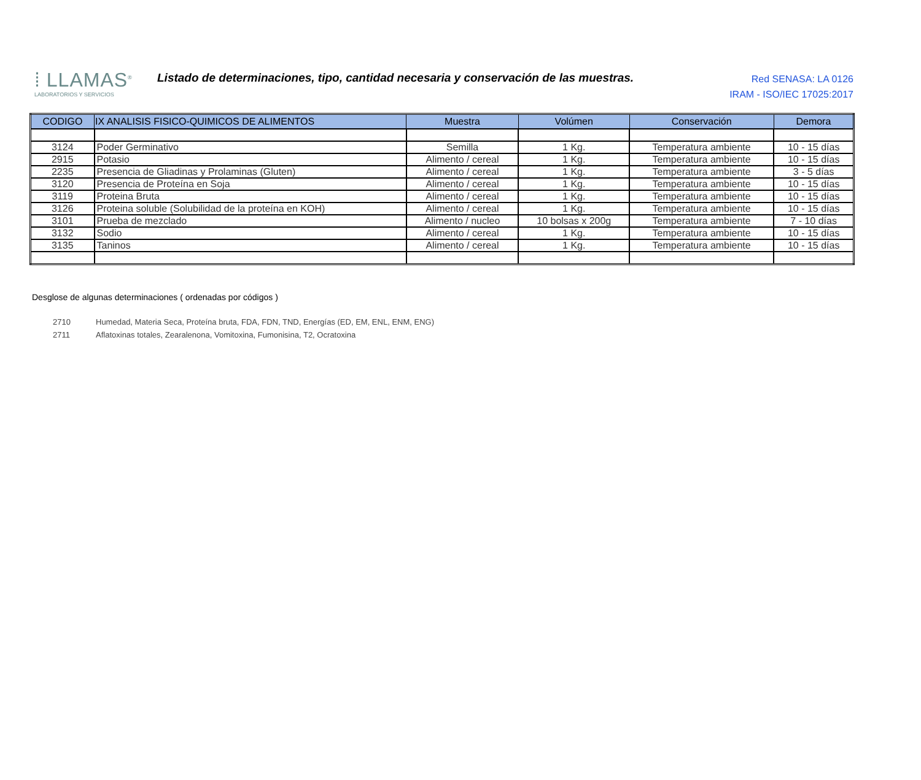⁞ LLAMAS<sup>®</sup>
LABORATORIOS Y SERVICIOS
Listado de determinaciones, tipo, cantidad necesaria y conservación de las muestras.
Red SENASA: LA 0126
IRAM - ISO/IEC 17025:2017
| CODIGO | IX ANALISIS FISICO-QUIMICOS DE ALIMENTOS | Muestra | Volúmen | Conservación | Demora |
| --- | --- | --- | --- | --- | --- |
| 3124 | Poder Germinativo | Semilla | 1 Kg. | Temperatura ambiente | 10 - 15 días |
| 2915 | Potasio | Alimento / cereal | 1 Kg. | Temperatura ambiente | 10 - 15 días |
| 2235 | Presencia de Gliadinas y Prolaminas (Gluten) | Alimento / cereal | 1 Kg. | Temperatura ambiente | 3 - 5 días |
| 3120 | Presencia de Proteína en Soja | Alimento / cereal | 1 Kg. | Temperatura ambiente | 10 - 15 días |
| 3119 | Proteina Bruta | Alimento / cereal | 1 Kg. | Temperatura ambiente | 10 - 15 días |
| 3126 | Proteina soluble (Solubilidad de la proteína en KOH) | Alimento / cereal | 1 Kg. | Temperatura ambiente | 10 - 15 días |
| 3101 | Prueba de mezclado | Alimento / nucleo | 10 bolsas x 200g | Temperatura ambiente | 7 - 10 días |
| 3132 | Sodio | Alimento / cereal | 1 Kg. | Temperatura ambiente | 10 - 15 días |
| 3135 | Taninos | Alimento / cereal | 1 Kg. | Temperatura ambiente | 10 - 15 días |
Desglose de algunas determinaciones ( ordenadas por códigos )
2710 Humedad, Materia Seca, Proteína bruta, FDA, FDN, TND, Energías (ED, EM, ENL, ENM, ENG)
2711 Aflatoxinas totales, Zearalenona, Vomitoxina, Fumonisina, T2, Ocratoxina